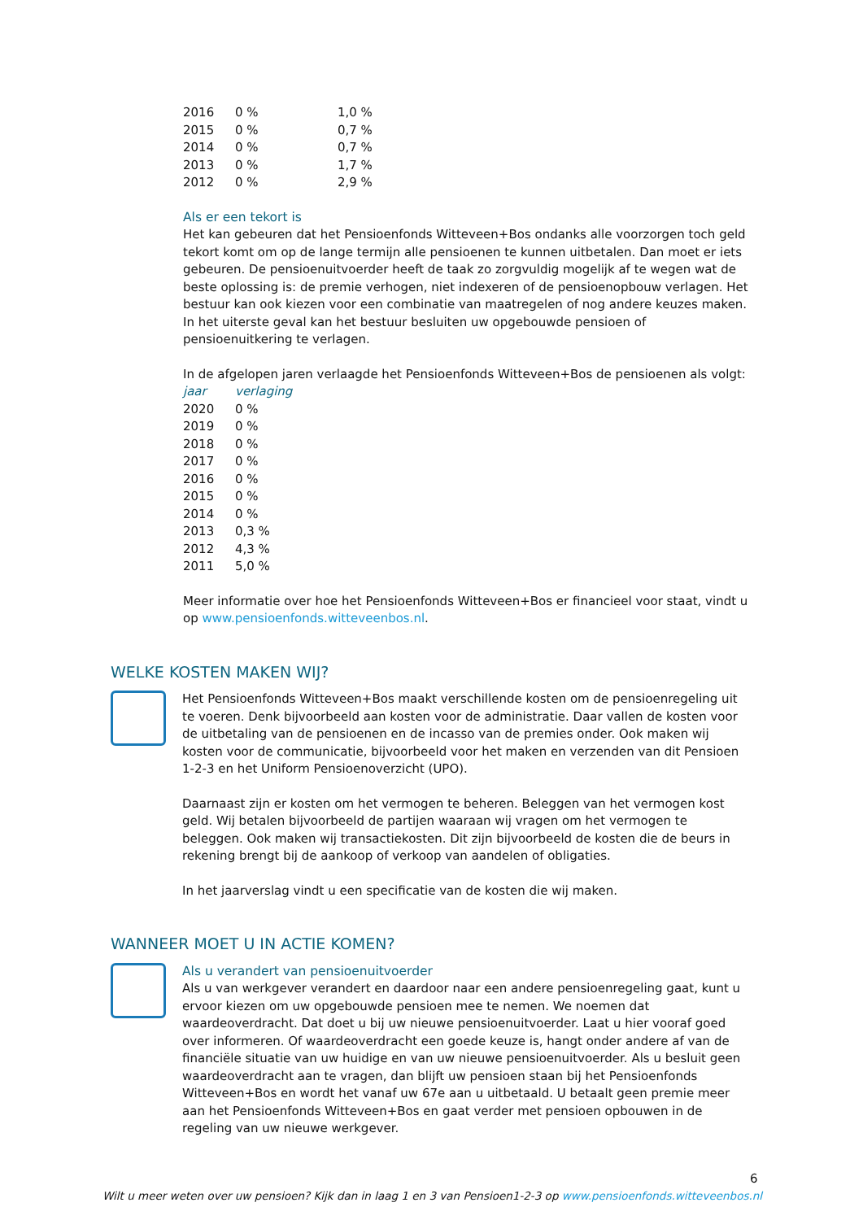| 2016 | 0 % | 1,0 % |
| 2015 | 0 % | 0,7 % |
| 2014 | 0 % | 0,7 % |
| 2013 | 0 % | 1,7 % |
| 2012 | 0 % | 2,9 % |
Als er een tekort is
Het kan gebeuren dat het Pensioenfonds Witteveen+Bos ondanks alle voorzorgen toch geld tekort komt om op de lange termijn alle pensioenen te kunnen uitbetalen. Dan moet er iets gebeuren. De pensioenuitvoerder heeft de taak zo zorgvuldig mogelijk af te wegen wat de beste oplossing is: de premie verhogen, niet indexeren of de pensioenopbouw verlagen. Het bestuur kan ook kiezen voor een combinatie van maatregelen of nog andere keuzes maken. In het uiterste geval kan het bestuur besluiten uw opgebouwde pensioen of pensioenuitkering te verlagen.
In de afgelopen jaren verlaagde het Pensioenfonds Witteveen+Bos de pensioenen als volgt:
| jaar | verlaging |
| --- | --- |
| 2020 | 0 % |
| 2019 | 0 % |
| 2018 | 0 % |
| 2017 | 0 % |
| 2016 | 0 % |
| 2015 | 0 % |
| 2014 | 0 % |
| 2013 | 0,3 % |
| 2012 | 4,3 % |
| 2011 | 5,0 % |
Meer informatie over hoe het Pensioenfonds Witteveen+Bos er financieel voor staat, vindt u op www.pensioenfonds.witteveenbos.nl.
WELKE KOSTEN MAKEN WIJ?
Het Pensioenfonds Witteveen+Bos maakt verschillende kosten om de pensioenregeling uit te voeren. Denk bijvoorbeeld aan kosten voor de administratie. Daar vallen de kosten voor de uitbetaling van de pensioenen en de incasso van de premies onder. Ook maken wij kosten voor de communicatie, bijvoorbeeld voor het maken en verzenden van dit Pensioen 1-2-3 en het Uniform Pensioenoverzicht (UPO).
Daarnaast zijn er kosten om het vermogen te beheren. Beleggen van het vermogen kost geld. Wij betalen bijvoorbeeld de partijen waaraan wij vragen om het vermogen te beleggen. Ook maken wij transactiekosten. Dit zijn bijvoorbeeld de kosten die de beurs in rekening brengt bij de aankoop of verkoop van aandelen of obligaties.
In het jaarverslag vindt u een specificatie van de kosten die wij maken.
WANNEER MOET U IN ACTIE KOMEN?
Als u verandert van pensioenuitvoerder
Als u van werkgever verandert en daardoor naar een andere pensioenregeling gaat, kunt u ervoor kiezen om uw opgebouwde pensioen mee te nemen. We noemen dat waardeoverdracht. Dat doet u bij uw nieuwe pensioenuitvoerder. Laat u hier vooraf goed over informeren. Of waardeoverdracht een goede keuze is, hangt onder andere af van de financiële situatie van uw huidige en van uw nieuwe pensioenuitvoerder. Als u besluit geen waardeoverdracht aan te vragen, dan blijft uw pensioen staan bij het Pensioenfonds Witteveen+Bos en wordt het vanaf uw 67e aan u uitbetaald. U betaalt geen premie meer aan het Pensioenfonds Witteveen+Bos en gaat verder met pensioen opbouwen in de regeling van uw nieuwe werkgever.
6
Wilt u meer weten over uw pensioen? Kijk dan in laag 1 en 3 van Pensioen1-2-3 op www.pensioenfonds.witteveenbos.nl